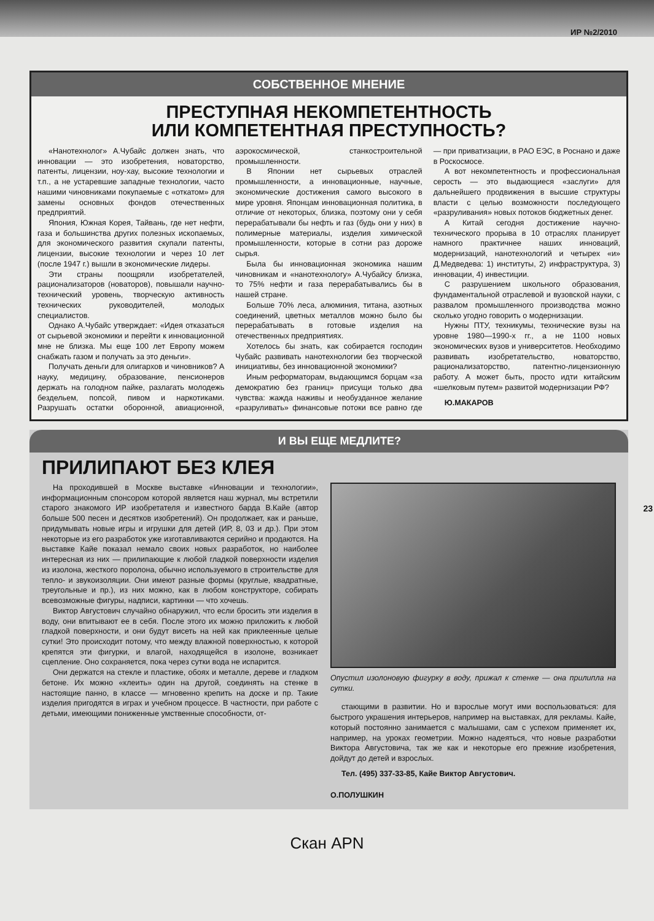ИР №2/2010
СОБСТВЕННОЕ МНЕНИЕ
ПРЕСТУПНАЯ НЕКОМПЕТЕНТНОСТЬ
ИЛИ КОМПЕТЕНТНАЯ ПРЕСТУПНОСТЬ?
«Нанотехнолог» А.Чубайс должен знать, что инновации — это изобретения, новаторство, патенты, лицензии, ноу-хау, высокие технологии и т.п., а не устаревшие западные технологии, часто нашими чиновниками покупаемые с «откатом» для замены основных фондов отечественных предприятий.
Япония, Южная Корея, Тайвань, где нет нефти, газа и большинства других полезных ископаемых, для экономического развития скупали патенты, лицензии, высокие технологии и через 10 лет (после 1947 г.) вышли в экономические лидеры.
Эти страны поощряли изобретателей, рационализаторов (новаторов), повышали научно-технический уровень, творческую активность технических руководителей, молодых специалистов.
Однако А.Чубайс утверждает: «Идея отказаться от сырьевой экономики и перейти к инновационной мне не близка. Мы еще 100 лет Европу можем снабжать газом и получать за это деньги».
Получать деньги для олигархов и чиновников? А науку, медицину, образование, пенсионеров держать на голодном пайке, разлагать молодежь бездельем, попсой, пивом и наркотиками. Разрушать остатки оборонной, авиационной, аэрокосмической, станкостроительной промышленности.
В Японии нет сырьевых отраслей промышленности, а инновационные, научные, экономические достижения самого высокого в мире уровня. Японцам инновационная политика, в отличие от некоторых, близка, поэтому они у себя перерабатывали бы нефть и газ (будь они у них) в полимерные материалы, изделия химической промышленности, которые в сотни раз дороже сырья.
Была бы инновационная экономика нашим чиновникам и «нанотехнологу» А.Чубайсу близка, то 75% нефти и газа перерабатывались бы в нашей стране.
Больше 70% леса, алюминия, титана, азотных соединений, цветных металлов можно было бы перерабатывать в готовые изделия на отечественных предприятиях.
Хотелось бы знать, как собирается господин Чубайс развивать нанотехнологии без творческой инициативы, без инновационной экономики?
Иным реформаторам, выдающимся борцам «за демократию без границ» присущи только два чувства: жажда наживы и необузданное желание «разруливать» финансовые потоки все равно где — при приватизации, в РАО ЕЭС, в Роснано и даже в Роскосмосе.
А вот некомпетентность и профессиональная серость — это выдающиеся «заслуги» для дальнейшего продвижения в высшие структуры власти с целью возможности последующего «разруливания» новых потоков бюджетных денег.
А Китай сегодня достижение научно-технического прорыва в 10 отраслях планирует намного практичнее наших инноваций, модернизаций, нанотехнологий и четырех «и» Д.Медведева: 1) институты, 2) инфраструктура, 3) инновации, 4) инвестиции.
С разрушением школьного образования, фундаментальной отраслевой и вузовской науки, с развалом промышленного производства можно сколько угодно говорить о модернизации.
Нужны ПТУ, техникумы, технические вузы на уровне 1980—1990-х гг., а не 1100 новых экономических вузов и университетов. Необходимо развивать изобретательство, новаторство, рационализаторство, патентно-лицензионную работу. А может быть, просто идти китайским «шелковым путем» развитой модернизации РФ?
Ю.МАКАРОВ
И ВЫ ЕЩЕ МЕДЛИТЕ?
ПРИЛИПАЮТ БЕЗ КЛЕЯ
На проходившей в Москве выставке «Инновации и технологии», информационным спонсором которой является наш журнал, мы встретили старого знакомого ИР изобретателя и известного барда В.Кайе (автор больше 500 песен и десятков изобретений). Он продолжает, как и раньше, придумывать новые игры и игрушки для детей (ИР, 8, 03 и др.). При этом некоторые из его разработок уже изготавливаются серийно и продаются. На выставке Кайе показал немало своих новых разработок, но наиболее интересная из них — прилипающие к любой гладкой поверхности изделия из изолона, жесткого поролона, обычно используемого в строительстве для тепло- и звукоизоляции. Они имеют разные формы (круглые, квадратные, треугольные и пр.), из них можно, как в любом конструкторе, собирать всевозможные фигуры, надписи, картинки — что хочешь.
Виктор Августович случайно обнаружил, что если бросить эти изделия в воду, они впитывают ее в себя. После этого их можно приложить к любой гладкой поверхности, и они будут висеть на ней как приклеенные целые сутки! Это происходит потому, что между влажной поверхностью, к которой крепятся эти фигурки, и влагой, находящейся в изолоне, возникает сцепление. Оно сохраняется, пока через сутки вода не испарится.
Они держатся на стекле и пластике, обоях и металле, дереве и гладком бетоне. Их можно «клеить» один на другой, соединять на стенке в настоящие панно, в классе — мгновенно крепить на доске и пр. Такие изделия пригодятся в играх и учебном процессе. В частности, при работе с детьми, имеющими пониженные умственные способности, от-
Опустил изолоновую фигурку в воду, прижал к стенке — она прилипла на сутки.
стающими в развитии. Но и взрослые могут ими воспользоваться: для быстрого украшения интерьеров, например на выставках, для рекламы. Кайе, который постоянно занимается с малышами, сам с успехом применяет их, например, на уроках геометрии. Можно надеяться, что новые разработки Виктора Августовича, так же как и некоторые его прежние изобретения, дойдут до детей и взрослых.
Тел. (495) 337-33-85, Кайе Виктор Августович.
О.ПОЛУШКИН
23
Скан APN